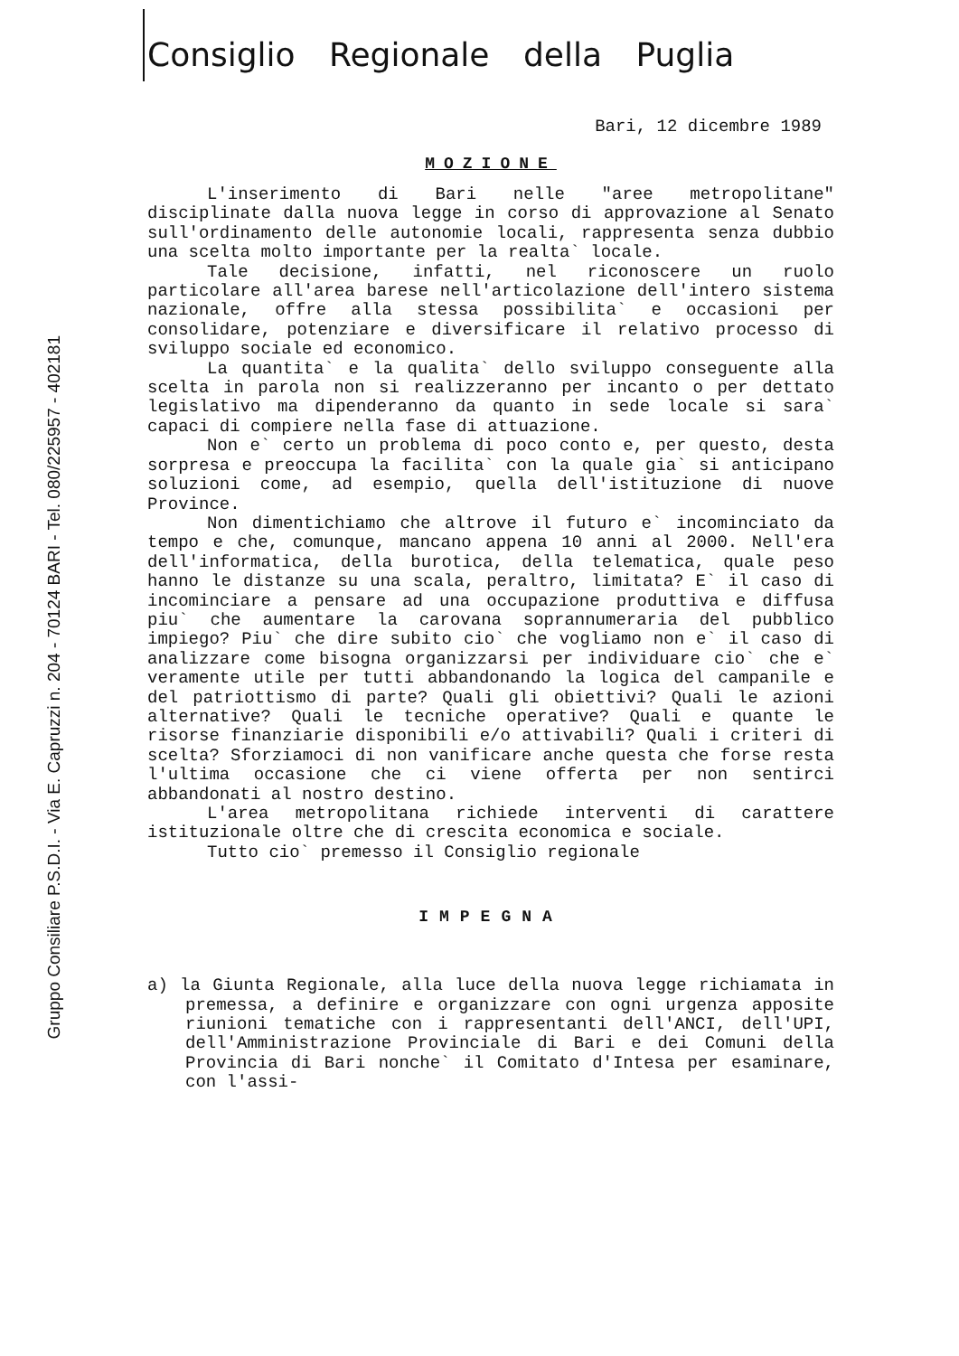Gruppo Consiliare P.S.D.I. - Via E. Capruzzi n. 204 - 70124 BARI - Tel. 080/225957 - 402181
Consiglio Regionale della Puglia
Bari, 12 dicembre 1989
MOZIONE
L'inserimento di Bari nelle "aree metropolitane" disciplinate dalla nuova legge in corso di approvazione al Senato sull'ordinamento delle autonomie locali, rappresenta senza dubbio una scelta molto importante per la realta` locale.
Tale decisione, infatti, nel riconoscere un ruolo particolare all'area barese nell'articolazione dell'intero sistema nazionale, offre alla stessa possibilita` e occasioni per consolidare, potenziare e diversificare il relativo processo di sviluppo sociale ed economico.
La quantita` e la qualita` dello sviluppo conseguente alla scelta in parola non si realizzeranno per incanto o per dettato legislativo ma dipenderanno da quanto in sede locale si sara` capaci di compiere nella fase di attuazione.
Non e` certo un problema di poco conto e, per questo, desta sorpresa e preoccupa la facilita` con la quale gia` si anticipano soluzioni come, ad esempio, quella dell'istituzione di nuove Province.
Non dimentichiamo che altrove il futuro e` incominciato da tempo e che, comunque, mancano appena 10 anni al 2000. Nell'era dell'informatica, della burotica, della telematica, quale peso hanno le distanze su una scala, peraltro, limitata? E` il caso di incominciare a pensare ad una occupazione produttiva e diffusa piu` che aumentare la carovana soprannumeraria del pubblico impiego? Piu` che dire subito cio` che vogliamo non e` il caso di analizzare come bisogna organizzarsi per individuare cio` che e` veramente utile per tutti abbandonando la logica del campanile e del patriottismo di parte? Quali gli obiettivi? Quali le azioni alternative? Quali le tecniche operative? Quali e quante le risorse finanziarie disponibili e/o attivabili? Quali i criteri di scelta? Sforziamoci di non vanificare anche questa che forse resta l'ultima occasione che ci viene offerta per non sentirci abbandonati al nostro destino.
L'area metropolitana richiede interventi di carattere istituzionale oltre che di crescita economica e sociale.
Tutto cio` premesso il Consiglio regionale
IMPEGNA
a) la Giunta Regionale, alla luce della nuova legge richiamata in premessa, a definire e organizzare con ogni urgenza apposite riunioni tematiche con i rappresentanti dell'ANCI, dell'UPI, dell'Amministrazione Provinciale di Bari e dei Comuni della Provincia di Bari nonche` il Comitato d'Intesa per esaminare, con l'assi-